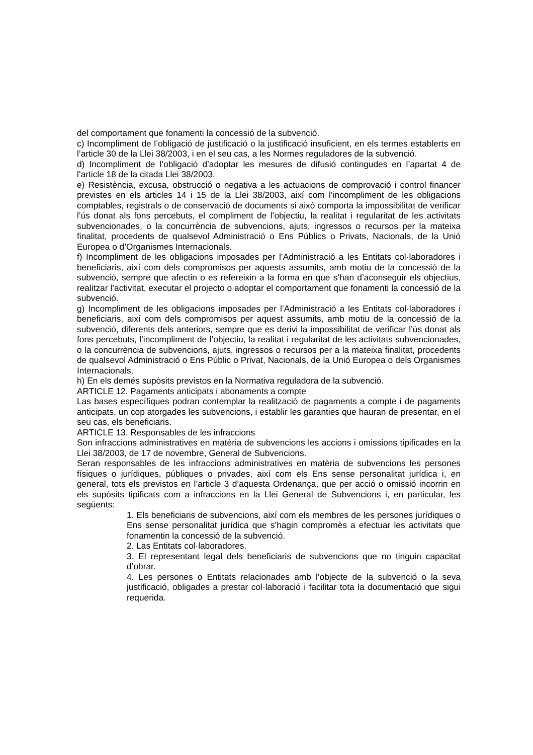del comportament que fonamenti la concessió de la subvenció.
c) Incompliment de l’obligació de justificació o la justificació insuficient, en els termes establerts en l’article 30 de la Llei 38/2003, i en el seu cas, a les Normes reguladores de la subvenció.
d) Incompliment de l’obligació d’adoptar les mesures de difusió contingudes en l’apartat 4 de l’article 18 de la citada Llei 38/2003.
e) Resistència, excusa, obstrucció o negativa a les actuacions de comprovació i control financer previstes en els articles 14 i 15 de la Llei 38/2003, així com l’incompliment de les obligacions comptables, registrals o de conservació de documents si això comporta la impossibilitat de verificar l’ús donat als fons percebuts, el compliment de l’objectiu, la realitat i regularitat de les activitats subvencionades, o la concurrència de subvencions, ajuts, ingressos o recursos per la mateixa finalitat, procedents de qualsevol Administració o Ens Públics o Privats, Nacionals, de la Unió Europea o d’Organismes Internacionals.
f) Incompliment de les obligacions imposades per l’Administració a les Entitats col·laboradores i beneficiaris, així com dels compromisos per aquests assumits, amb motiu de la concessió de la subvenció, sempre que afectin o es refereixin a la forma en que s’han d’aconseguir els objectius, realitzar l’activitat, executar el projecto o adoptar el comportament que fonamenti la concessió de la subvenció.
g) Incompliment de les obligacions imposades per l’Administració a les Entitats col·laboradores i beneficiaris, així com dels compromisos per aquest assumits, amb motiu de la concessió de la subvenció, diferents dels anteriors, sempre que es derivi la impossibilitat de verificar l’ús donat als fons percebuts, l’incompliment de l’objectiu, la realitat i regularitat de les activitats subvencionades, o la concurrència de subvencions, ajuts, ingressos o recursos per a la mateixa finalitat, procedents de qualsevol Administració o Ens Públic o Privat, Nacionals, de la Unió Europea o dels Organismes Internacionals.
h) En els demés supòsits previstos en la Normativa reguladora de la subvenció.
ARTICLE 12. Pagaments anticipats i abonaments a compte
Las bases específiques podran contemplar la realització de pagaments a compte i de pagaments anticipats, un cop atorgades les subvencions, i establir les garanties que hauran de presentar, en el seu cas, els beneficiaris.
ARTICLE 13. Responsables de les infraccions
Son infraccions administratives en matèria de subvencions les accions i omissions tipificades en la Llei 38/2003, de 17 de novembre, General de Subvencions.
Seran responsables de les infraccions administratives en matèria de subvencions les persones físiques o jurídiques, públiques o privades, així com els Ens sense personalitat jurídica i, en general, tots els previstos en l’article 3 d’aquesta Ordenança, que per acció o omissió incorrin en els supòsits tipificats com a infraccions en la Llei General de Subvencions i, en particular, les següents:
1. Els beneficiaris de subvencions, així com els membres de les persones jurídiques o Ens sense personalitat jurídica que s’hagin compromès a efectuar les activitats que fonamentin la concessió de la subvenció.
2. Las Entitats col·laboradores.
3. El representant legal dels beneficiaris de subvencions que no tinguin capacitat d’obrar.
4. Les persones o Entitats relacionades amb l’objecte de la subvenció o la seva justificació, obligades a prestar col·laboració i facilitar tota la documentació que sigui requerida.